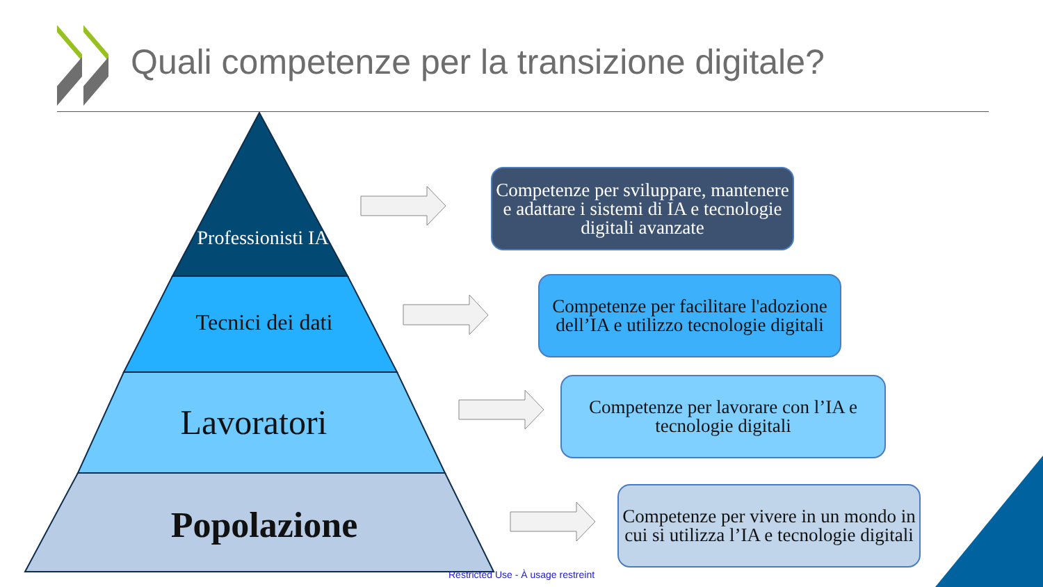Quali competenze per la transizione digitale?
Professionisti IA
Tecnici dei dati
Lavoratori
Popolazione
Competenze per sviluppare, mantenere e adattare i sistemi di IA e tecnologie digitali avanzate
Competenze per facilitare l'adozione dell’IA e utilizzo tecnologie digitali
Competenze per lavorare con l’IA e tecnologie digitali
Competenze per vivere in un mondo in cui si utilizza l’IA e tecnologie digitali
Restricted Use - À usage restreint